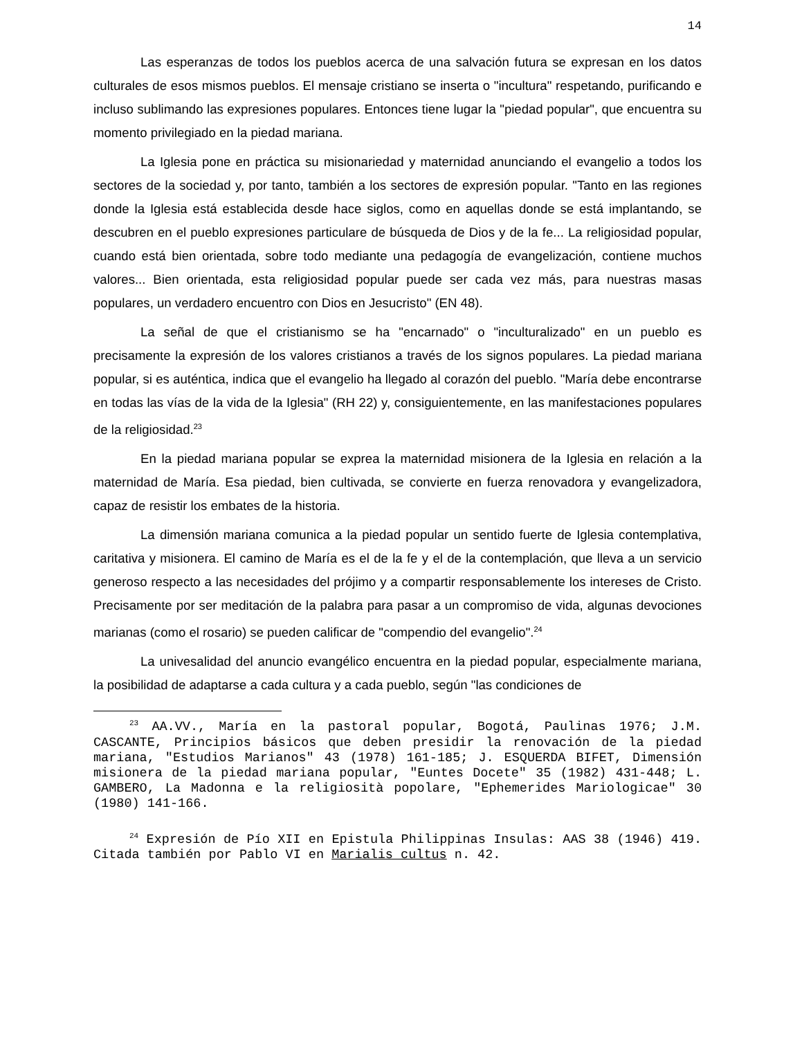14
Las esperanzas de todos los pueblos acerca de una salvación futura se expresan en los datos culturales de esos mismos pueblos. El mensaje cristiano se inserta o "incultura" respetando, purificando e incluso sublimando las expresiones populares. Entonces tiene lugar la "piedad popular", que encuentra su momento privilegiado en la piedad mariana.
La Iglesia pone en práctica su misionariedad y maternidad anunciando el evangelio a todos los sectores de la sociedad y, por tanto, también a los sectores de expresión popular. "Tanto en las regiones donde la Iglesia está establecida desde hace siglos, como en aquellas donde se está implantando, se descubren en el pueblo expresiones particulare de búsqueda de Dios y de la fe... La religiosidad popular, cuando está bien orientada, sobre todo mediante una pedagogía de evangelización, contiene muchos valores... Bien orientada, esta religiosidad popular puede ser cada vez más, para nuestras masas populares, un verdadero encuentro con Dios en Jesucristo" (EN 48).
La señal de que el cristianismo se ha "encarnado" o "inculturalizado" en un pueblo es precisamente la expresión de los valores cristianos a través de los signos populares. La piedad mariana popular, si es auténtica, indica que el evangelio ha llegado al corazón del pueblo. "María debe encontrarse en todas las vías de la vida de la Iglesia" (RH 22) y, consiguientemente, en las manifestaciones populares de la religiosidad.<sup>23</sup>
En la piedad mariana popular se exprea la maternidad misionera de la Iglesia en relación a la maternidad de María. Esa piedad, bien cultivada, se convierte en fuerza renovadora y evangelizadora, capaz de resistir los embates de la historia.
La dimensión mariana comunica a la piedad popular un sentido fuerte de Iglesia contemplativa, caritativa y misionera. El camino de María es el de la fe y el de la contemplación, que lleva a un servicio generoso respecto a las necesidades del prójimo y a compartir responsablemente los intereses de Cristo. Precisamente por ser meditación de la palabra para pasar a un compromiso de vida, algunas devociones marianas (como el rosario) se pueden calificar de "compendio del evangelio".<sup>24</sup>
La univesalidad del anuncio evangélico encuentra en la piedad popular, especialmente mariana, la posibilidad de adaptarse a cada cultura y a cada pueblo, según "las condiciones de
<sup>23</sup> AA.VV., María en la pastoral popular, Bogotá, Paulinas 1976; J.M. CASCANTE, Principios básicos que deben presidir la renovación de la piedad mariana, "Estudios Marianos" 43 (1978) 161-185; J. ESQUERDA BIFET, Dimensión misionera de la piedad mariana popular, "Euntes Docete" 35 (1982) 431-448; L. GAMBERO, La Madonna e la religiosità popolare, "Ephemerides Mariologicae" 30 (1980) 141-166.
<sup>24</sup> Expresión de Pío XII en Epistula Philippinas Insulas: AAS 38 (1946) 419. Citada también por Pablo VI en Marialis cultus n. 42.